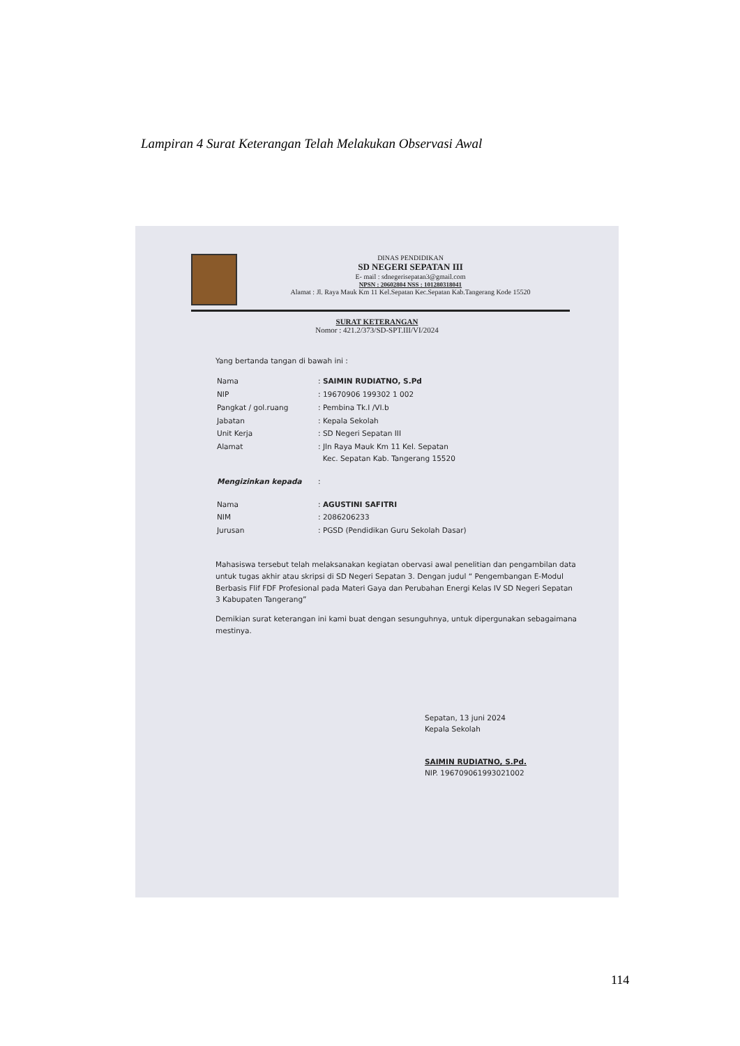Lampiran 4 Surat Keterangan Telah Melakukan Observasi Awal
DINAS PENDIDIKAN
SD NEGERI SEPATAN III
E- mail : sdnegerisepatan3@gmail.com
NPSN : 20602804 NSS : 101280318041
Alamat : Jl. Raya Mauk Km 11 Kel.Sepatan Kec.Sepatan Kab.Tangerang Kode 15520
SURAT KETERANGAN
Nomor : 421.2/373/SD-SPT.III/VI/2024
Yang bertanda tangan di bawah ini :
| Nama | : SAIMIN RUDIATNO, S.Pd |
| NIP | : 19670906 199302 1 002 |
| Pangkat / gol.ruang | : Pembina Tk.I /VI.b |
| Jabatan | : Kepala Sekolah |
| Unit Kerja | : SD Negeri Sepatan III |
| Alamat | : Jln Raya Mauk Km 11 Kel. Sepatan Kec. Sepatan Kab. Tangerang 15520 |
| Mengizinkan kepada | : |
| Nama | : AGUSTINI SAFITRI |
| NIM | : 2086206233 |
| Jurusan | : PGSD (Pendidikan Guru Sekolah Dasar) |
Mahasiswa tersebut telah melaksanakan kegiatan obervasi awal penelitian dan pengambilan data untuk tugas akhir atau skripsi di SD Negeri Sepatan 3. Dengan judul “ Pengembangan E-Modul Berbasis Flif FDF Profesional pada Materi Gaya dan Perubahan Energi Kelas IV SD Negeri Sepatan 3 Kabupaten Tangerang”
Demikian surat keterangan ini kami buat dengan sesunguhnya, untuk dipergunakan sebagaimana mestinya.
Sepatan, 13 juni 2024
Kepala Sekolah
SAIMIN RUDIATNO, S.Pd.
NIP. 196709061993021002
114